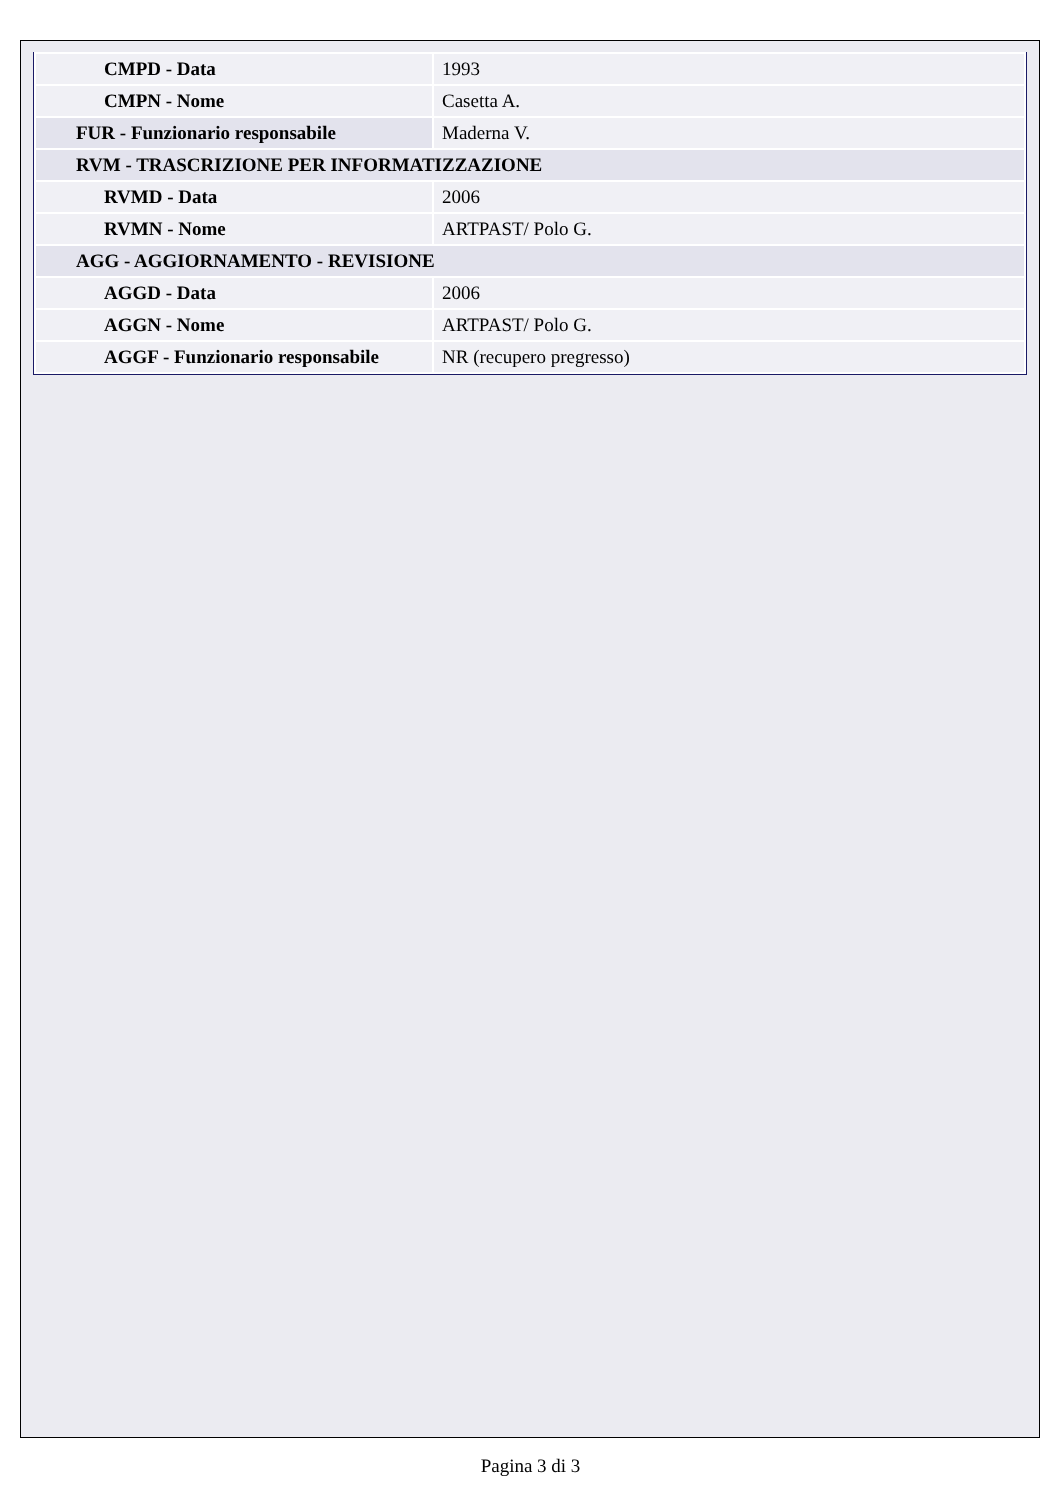| CMPD - Data | 1993 |
| CMPN - Nome | Casetta A. |
| FUR - Funzionario responsabile | Maderna V. |
| RVM - TRASCRIZIONE PER INFORMATIZZAZIONE | |
| RVMD - Data | 2006 |
| RVMN - Nome | ARTPAST/ Polo G. |
| AGG - AGGIORNAMENTO - REVISIONE | |
| AGGD - Data | 2006 |
| AGGN - Nome | ARTPAST/ Polo G. |
| AGGF - Funzionario responsabile | NR (recupero pregresso) |
Pagina 3 di 3